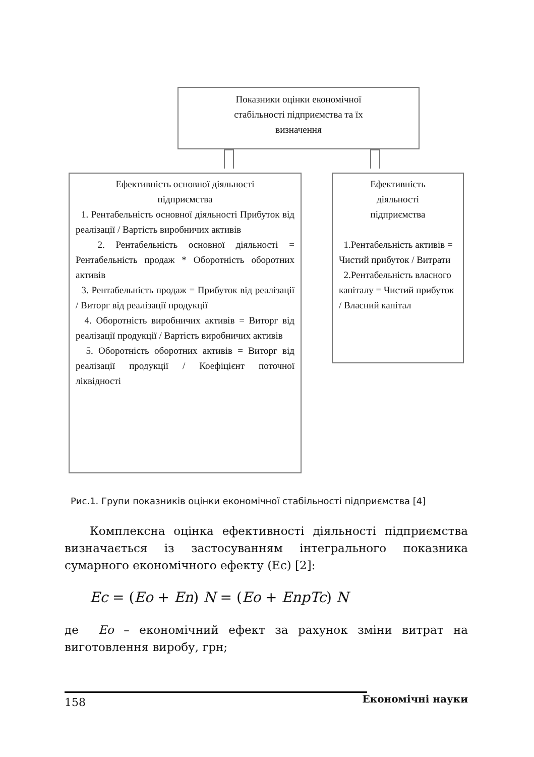Показники оцінки економічної
стабільності підприємства та їх
визначення
Ефективність основної діяльності
підприємства
1. Рентабельність основної діяльності Прибуток від реалізації / Вартість виробничих активів
2. Рентабельність основної діяльності = Рентабельність продаж * Оборотність оборотних активів
3. Рентабельність продаж = Прибуток від реалізації / Виторг від реалізації продукції
4. Оборотність виробничих активів = Виторг від реалізації продукції / Вартість виробничих активів
5. Оборотність оборотних активів = Виторг від реалізації продукції / Коефіцієнт поточної ліквідності
Ефективність
діяльності
підприємства
1.Рентабельність активів = Чистий прибуток / Витрати
2.Рентабельність власного капіталу = Чистий прибуток / Власний капітал
Рис.1. Групи показників оцінки економічної стабільності підприємства [4]
Комплексна оцінка ефективності діяльності підприємства визначається із застосуванням інтегрального показника сумарного економічного ефекту (Ес) [2]:
Ec = (Eo + En) N = (Eo + EnpTc) N
де Ео – економічний ефект за рахунок зміни витрат на виготовлення виробу, грн;
Економічні науки
158